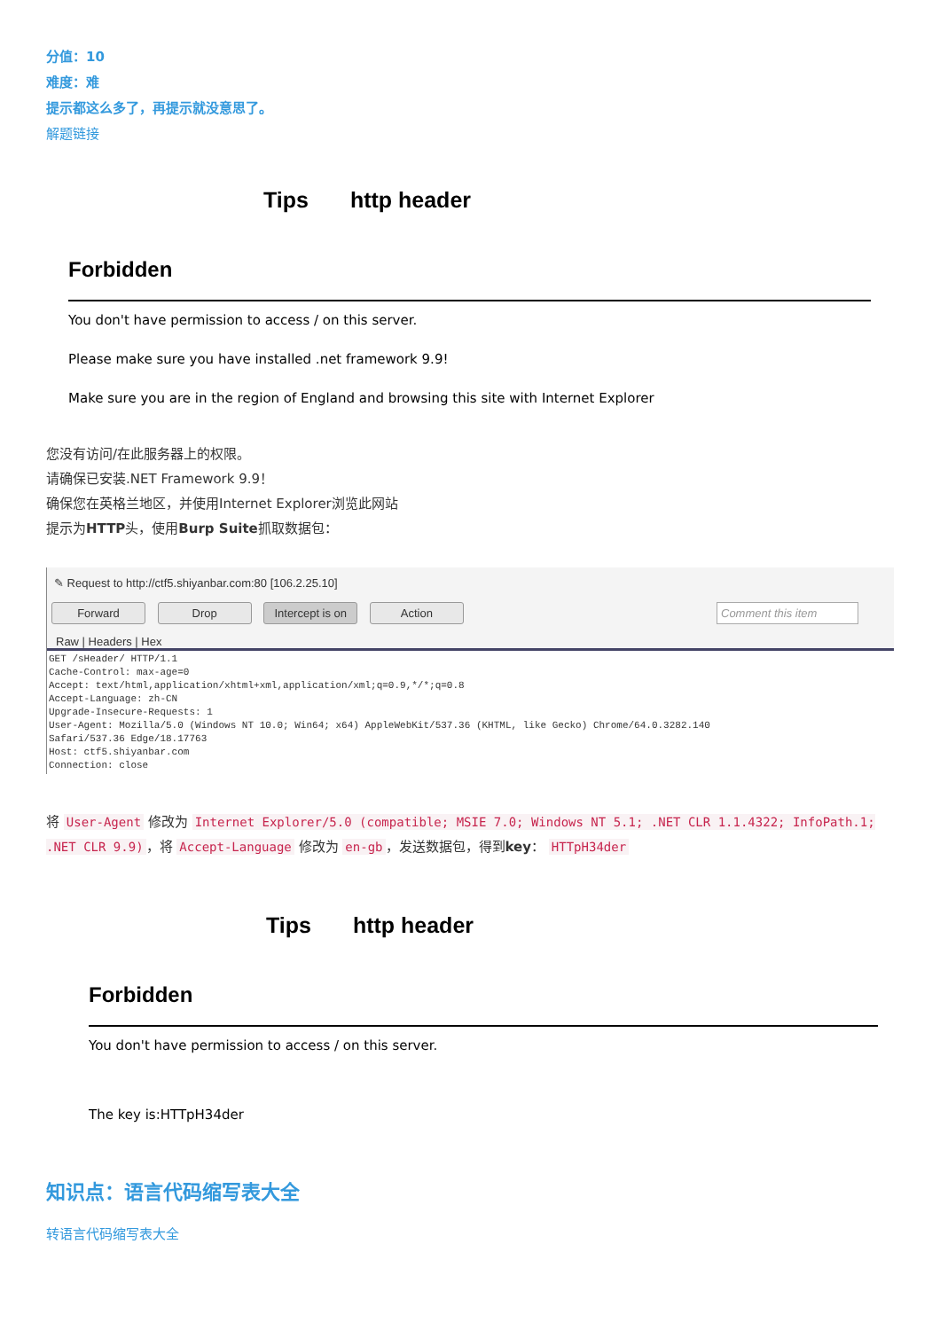分值：10
难度：难
提示都这么多了，再提示就没意思了。
解题链接
Tips http header
Forbidden
You don't have permission to access / on this server.
Please make sure you have installed .net framework 9.9!
Make sure you are in the region of England and browsing this site with Internet Explorer
您没有访问/在此服务器上的权限。
请确保已安装.NET Framework 9.9！
确保您在英格兰地区，并使用Internet Explorer浏览此网站
提示为HTTP头，使用Burp Suite抓取数据包：
✎ Request to http://ctf5.shiyanbar.com:80 [106.2.25.10]
Forward Drop Intercept is on Action Comment this item
Raw | Headers | Hex
GET /sHeader/ HTTP/1.1
Cache-Control: max-age=0
Accept: text/html,application/xhtml+xml,application/xml;q=0.9,*/*;q=0.8
Accept-Language: zh-CN
Upgrade-Insecure-Requests: 1
User-Agent: Mozilla/5.0 (Windows NT 10.0; Win64; x64) AppleWebKit/537.36 (KHTML, like Gecko) Chrome/64.0.3282.140
Safari/537.36 Edge/18.17763
Host: ctf5.shiyanbar.com
Connection: close
将 User-Agent 修改为 Internet Explorer/5.0 (compatible; MSIE 7.0; Windows NT 5.1; .NET CLR 1.1.4322; InfoPath.1; .NET CLR 9.9) ，将 Accept-Language 修改为 en-gb ，发送数据包，得到key： HTTpH34der
Tips http header
Forbidden
You don't have permission to access / on this server.
The key is:HTTpH34der
知识点：语言代码缩写表大全
转语言代码缩写表大全